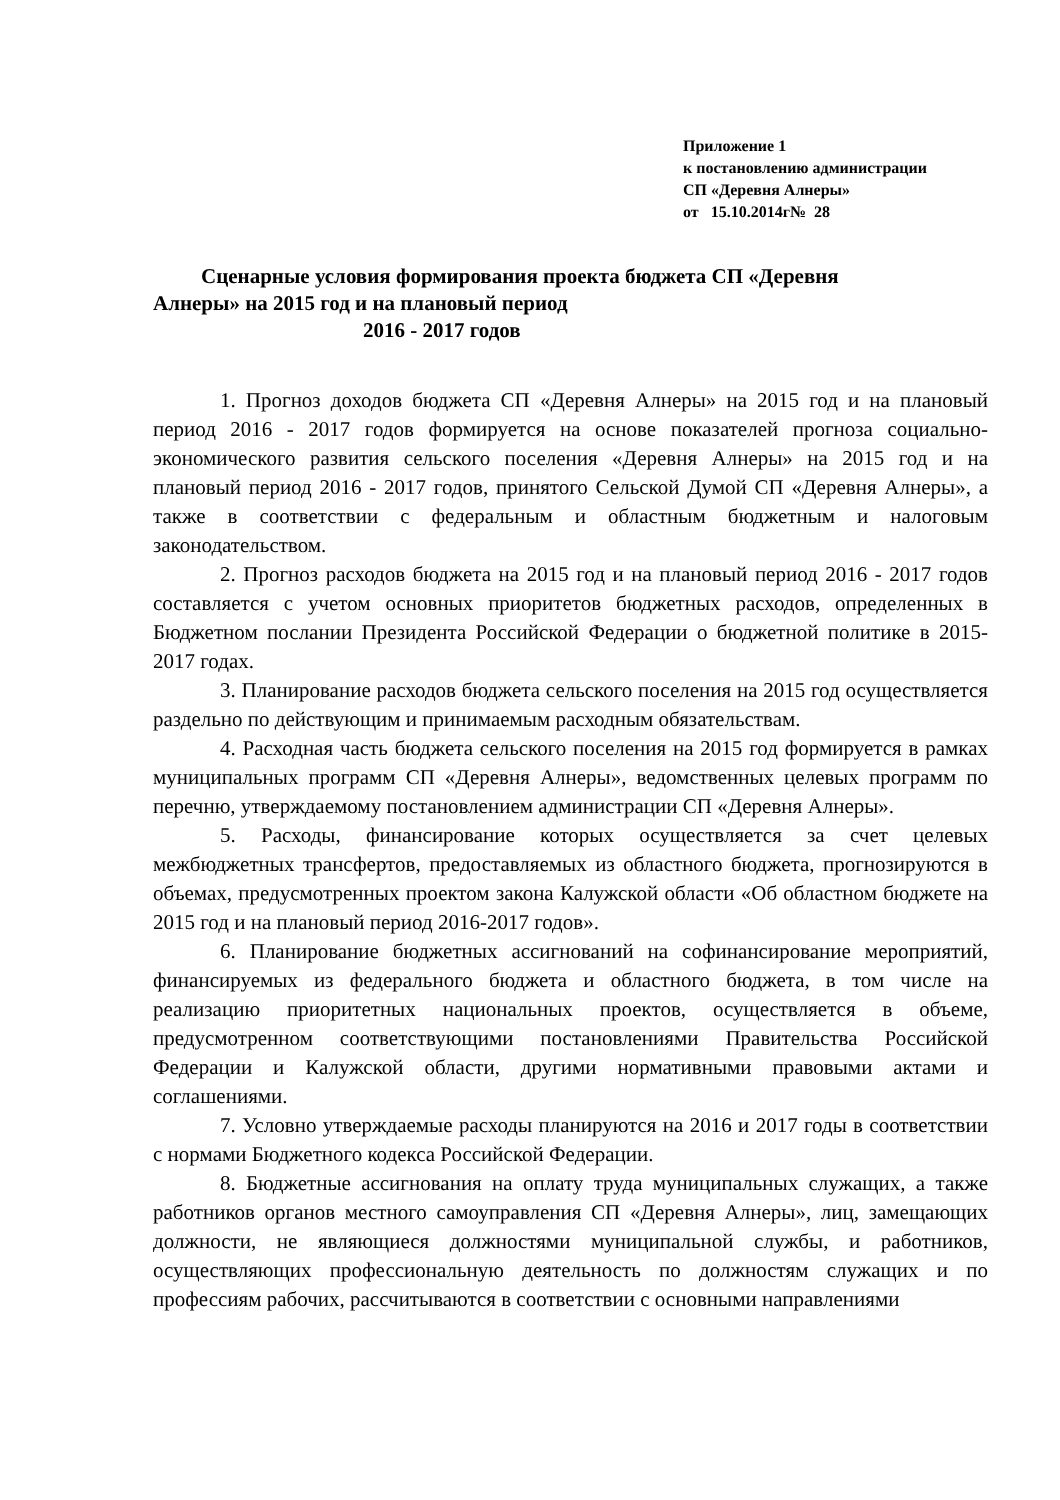Приложение 1
к постановлению администрации
СП «Деревня Алнеры»
от 15.10.2014г№ 28
Сценарные условия формирования проекта бюджета СП «Деревня
Алнеры» на 2015 год и на плановый период
2016 - 2017 годов
1. Прогноз доходов бюджета СП «Деревня Алнеры» на 2015 год и на плановый период 2016 - 2017 годов формируется на основе показателей прогноза социально-экономического развития сельского поселения «Деревня Алнеры» на 2015 год и на плановый период 2016 - 2017 годов, принятого Сельской Думой СП «Деревня Алнеры», а также в соответствии с федеральным и областным бюджетным и налоговым законодательством.
2. Прогноз расходов бюджета на 2015 год и на плановый период 2016 - 2017 годов составляется с учетом основных приоритетов бюджетных расходов, определенных в Бюджетном послании Президента Российской Федерации о бюджетной политике в 2015-2017 годах.
3. Планирование расходов бюджета сельского поселения на 2015 год осуществляется раздельно по действующим и принимаемым расходным обязательствам.
4. Расходная часть бюджета сельского поселения на 2015 год формируется в рамках муниципальных программ СП «Деревня Алнеры», ведомственных целевых программ по перечню, утверждаемому постановлением администрации СП «Деревня Алнеры».
5. Расходы, финансирование которых осуществляется за счет целевых межбюджетных трансфертов, предоставляемых из областного бюджета, прогнозируются в объемах, предусмотренных проектом закона Калужской области «Об областном бюджете на 2015 год и на плановый период 2016-2017 годов».
6. Планирование бюджетных ассигнований на софинансирование мероприятий, финансируемых из федерального бюджета и областного бюджета, в том числе на реализацию приоритетных национальных проектов, осуществляется в объеме, предусмотренном соответствующими постановлениями Правительства Российской Федерации и Калужской области, другими нормативными правовыми актами и соглашениями.
7. Условно утверждаемые расходы планируются на 2016 и 2017 годы в соответствии с нормами Бюджетного кодекса Российской Федерации.
8. Бюджетные ассигнования на оплату труда муниципальных служащих, а также работников органов местного самоуправления СП «Деревня Алнеры», лиц, замещающих должности, не являющиеся должностями муниципальной службы, и работников, осуществляющих профессиональную деятельность по должностям служащих и по профессиям рабочих, рассчитываются в соответствии с основными направлениями